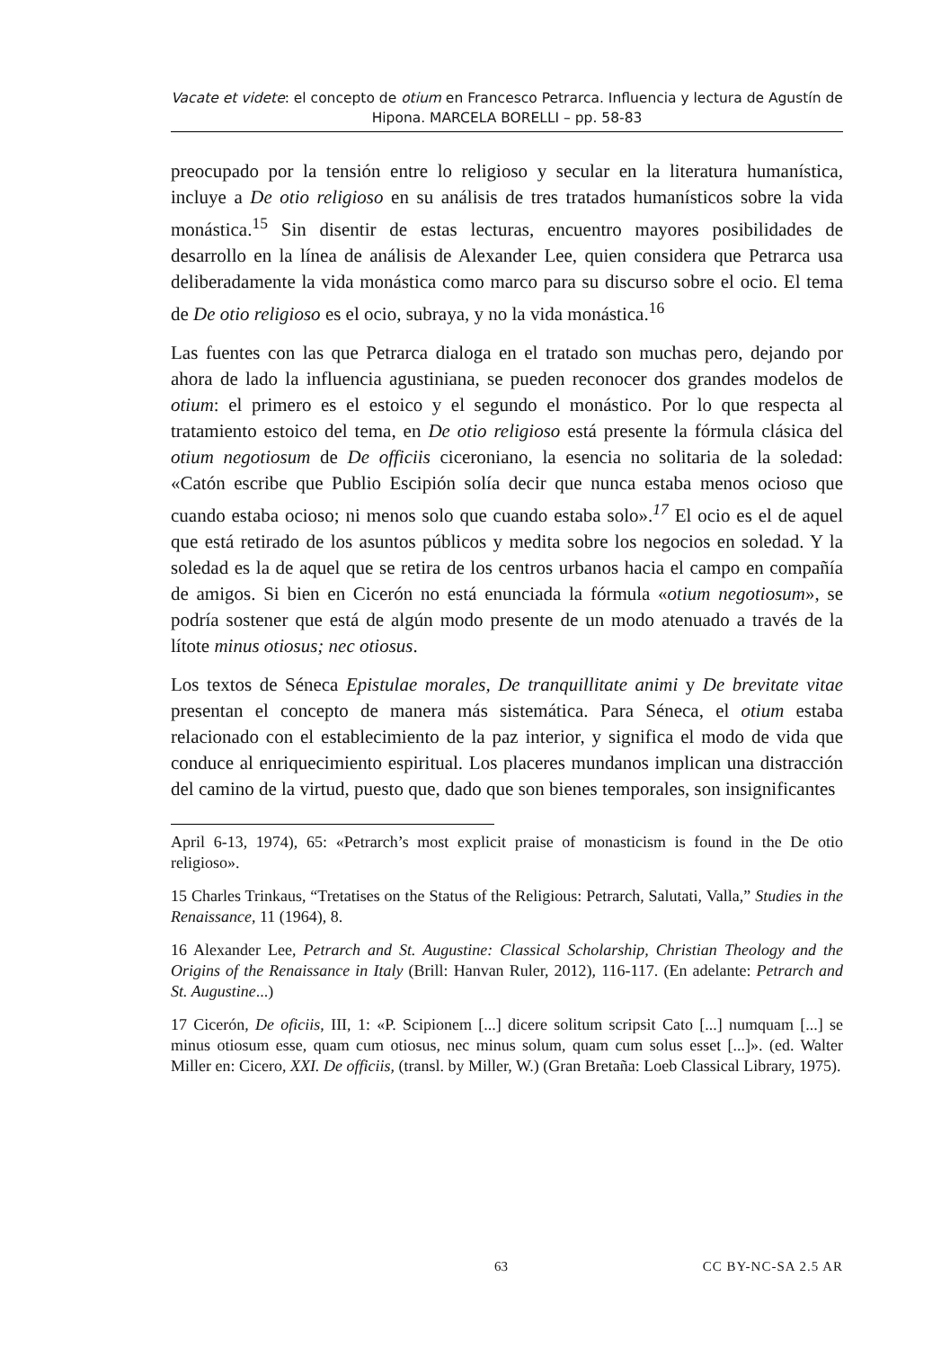Vacate et videte: el concepto de otium en Francesco Petrarca. Influencia y lectura de Agustín de Hipona. MARCELA BORELLI – pp. 58-83
preocupado por la tensión entre lo religioso y secular en la literatura humanística, incluye a De otio religioso en su análisis de tres tratados humanísticos sobre la vida monástica.<sup>15</sup> Sin disentir de estas lecturas, encuentro mayores posibilidades de desarrollo en la línea de análisis de Alexander Lee, quien considera que Petrarca usa deliberadamente la vida monástica como marco para su discurso sobre el ocio. El tema de De otio religioso es el ocio, subraya, y no la vida monástica.<sup>16</sup>
Las fuentes con las que Petrarca dialoga en el tratado son muchas pero, dejando por ahora de lado la influencia agustiniana, se pueden reconocer dos grandes modelos de otium: el primero es el estoico y el segundo el monástico. Por lo que respecta al tratamiento estoico del tema, en De otio religioso está presente la fórmula clásica del otium negotiosum de De officiis ciceroniano, la esencia no solitaria de la soledad: «Catón escribe que Publio Escipión solía decir que nunca estaba menos ocioso que cuando estaba ocioso; ni menos solo que cuando estaba solo».<sup>17</sup> El ocio es el de aquel que está retirado de los asuntos públicos y medita sobre los negocios en soledad. Y la soledad es la de aquel que se retira de los centros urbanos hacia el campo en compañía de amigos. Si bien en Cicerón no está enunciada la fórmula «otium negotiosum», se podría sostener que está de algún modo presente de un modo atenuado a través de la lítote minus otiosus; nec otiosus.
Los textos de Séneca Epistulae morales, De tranquillitate animi y De brevitate vitae presentan el concepto de manera más sistemática. Para Séneca, el otium estaba relacionado con el establecimiento de la paz interior, y significa el modo de vida que conduce al enriquecimiento espiritual. Los placeres mundanos implican una distracción del camino de la virtud, puesto que, dado que son bienes temporales, son insignificantes
April 6-13, 1974), 65: «Petrarch’s most explicit praise of monasticism is found in the De otio religioso».
15 Charles Trinkaus, “Tretatises on the Status of the Religious: Petrarch, Salutati, Valla,” Studies in the Renaissance, 11 (1964), 8.
16 Alexander Lee, Petrarch and St. Augustine: Classical Scholarship, Christian Theology and the Origins of the Renaissance in Italy (Brill: Hanvan Ruler, 2012), 116-117. (En adelante: Petrarch and St. Augustine...)
17 Cicerón, De oficiis, III, 1: «P. Scipionem [...] dicere solitum scripsit Cato [...] numquam [...] se minus otiosum esse, quam cum otiosus, nec minus solum, quam cum solus esset [...]». (ed. Walter Miller en: Cicero, XXI. De officiis, (transl. by Miller, W.) (Gran Bretaña: Loeb Classical Library, 1975).
63 CC BY-NC-SA 2.5 AR